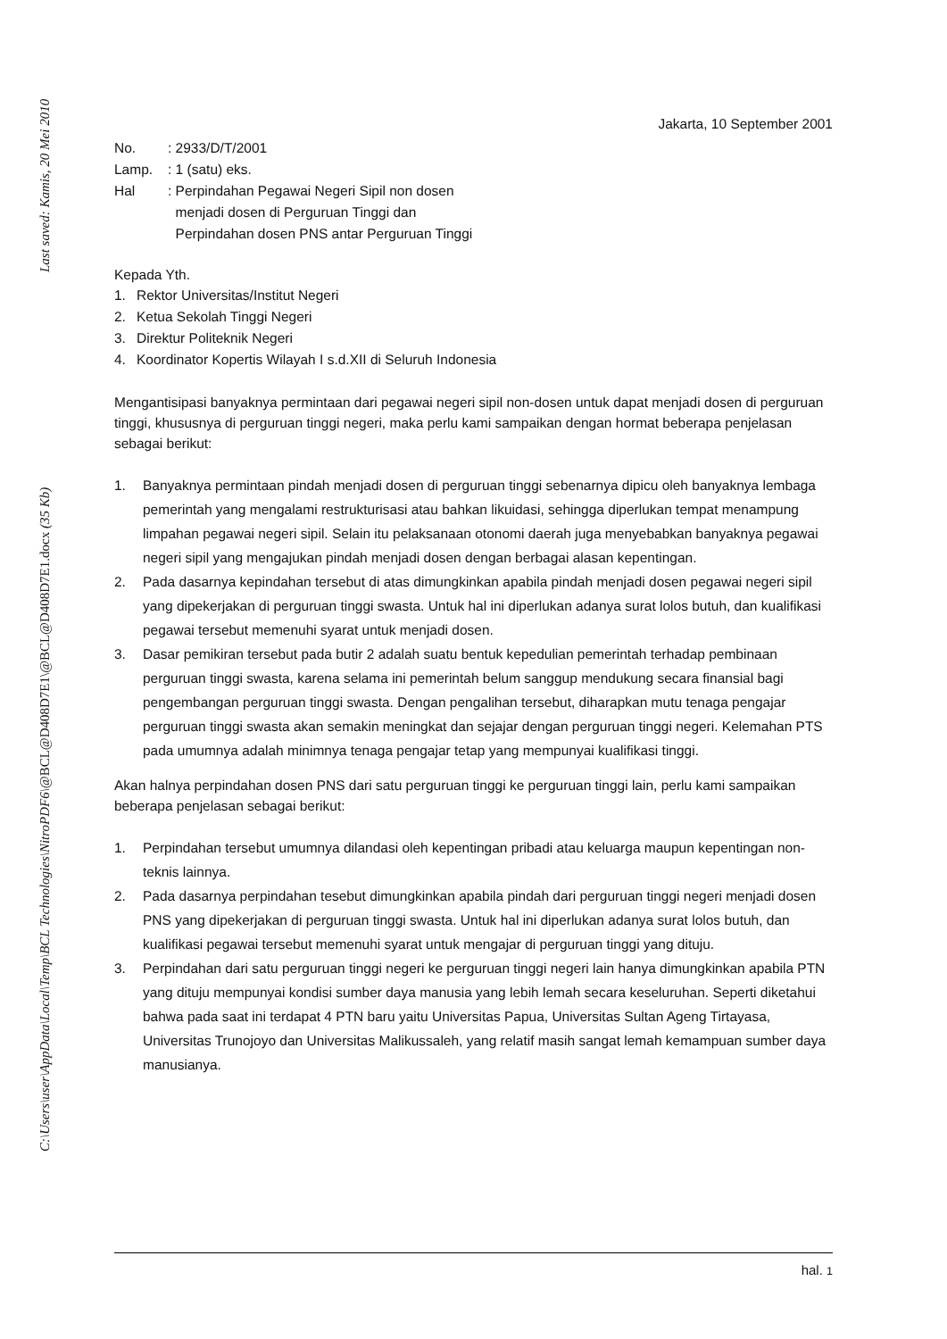Last saved: Kamis, 20 Mei 2010
C:\Users\user\AppData\Local\Temp\BCL Technologies\NitroPDF6\@BCL@D408D7E1\@BCL@D408D7E1.docx (35 Kb)
Jakarta, 10 September 2001
| No. | : 2933/D/T/2001 |
| Lamp. | : 1 (satu) eks. |
| Hal | : Perpindahan Pegawai Negeri Sipil non dosen menjadi dosen di Perguruan Tinggi dan Perpindahan dosen PNS antar Perguruan Tinggi |
Kepada Yth.
1. Rektor Universitas/Institut Negeri
2. Ketua Sekolah Tinggi Negeri
3. Direktur Politeknik Negeri
4. Koordinator Kopertis Wilayah I s.d.XII di Seluruh Indonesia
Mengantisipasi banyaknya permintaan dari pegawai negeri sipil non-dosen untuk dapat menjadi dosen di perguruan tinggi, khususnya di perguruan tinggi negeri, maka perlu kami sampaikan dengan hormat beberapa penjelasan sebagai berikut:
1. Banyaknya permintaan pindah menjadi dosen di perguruan tinggi sebenarnya dipicu oleh banyaknya lembaga pemerintah yang mengalami restrukturisasi atau bahkan likuidasi, sehingga diperlukan tempat menampung limpahan pegawai negeri sipil. Selain itu pelaksanaan otonomi daerah juga menyebabkan banyaknya pegawai negeri sipil yang mengajukan pindah menjadi dosen dengan berbagai alasan kepentingan.
2. Pada dasarnya kepindahan tersebut di atas dimungkinkan apabila pindah menjadi dosen pegawai negeri sipil yang dipekerjakan di perguruan tinggi swasta. Untuk hal ini diperlukan adanya surat lolos butuh, dan kualifikasi pegawai tersebut memenuhi syarat untuk menjadi dosen.
3. Dasar pemikiran tersebut pada butir 2 adalah suatu bentuk kepedulian pemerintah terhadap pembinaan perguruan tinggi swasta, karena selama ini pemerintah belum sanggup mendukung secara finansial bagi pengembangan perguruan tinggi swasta. Dengan pengalihan tersebut, diharapkan mutu tenaga pengajar perguruan tinggi swasta akan semakin meningkat dan sejajar dengan perguruan tinggi negeri. Kelemahan PTS pada umumnya adalah minimnya tenaga pengajar tetap yang mempunyai kualifikasi tinggi.
Akan halnya perpindahan dosen PNS dari satu perguruan tinggi ke perguruan tinggi lain, perlu kami sampaikan beberapa penjelasan sebagai berikut:
1. Perpindahan tersebut umumnya dilandasi oleh kepentingan pribadi atau keluarga maupun kepentingan non-teknis lainnya.
2. Pada dasarnya perpindahan tesebut dimungkinkan apabila pindah dari perguruan tinggi negeri menjadi dosen PNS yang dipekerjakan di perguruan tinggi swasta. Untuk hal ini diperlukan adanya surat lolos butuh, dan kualifikasi pegawai tersebut memenuhi syarat untuk mengajar di perguruan tinggi yang dituju.
3. Perpindahan dari satu perguruan tinggi negeri ke perguruan tinggi negeri lain hanya dimungkinkan apabila PTN yang dituju mempunyai kondisi sumber daya manusia yang lebih lemah secara keseluruhan. Seperti diketahui bahwa pada saat ini terdapat 4 PTN baru yaitu Universitas Papua, Universitas Sultan Ageng Tirtayasa, Universitas Trunojoyo dan Universitas Malikussaleh, yang relatif masih sangat lemah kemampuan sumber daya manusianya.
hal. 1